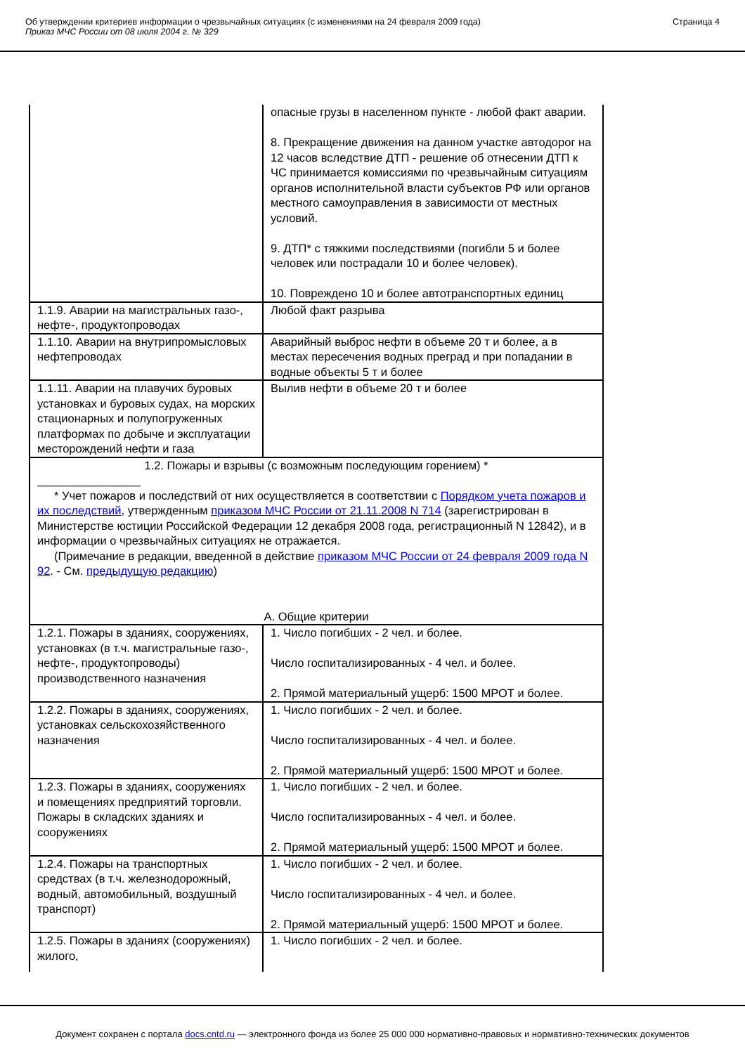Об утверждении критериев информации о чрезвычайных ситуациях (с изменениями на 24 февраля 2009 года)
Приказ МЧС России от 08 июля 2004 г. № 329
Страница 4
| | опасные грузы в населенном пункте - любой факт аварии. 8. Прекращение движения на данном участке автодорог на 12 часов вследствие ДТП - решение об отнесении ДТП к ЧС принимается комиссиями по чрезвычайным ситуациям органов исполнительной власти субъектов РФ или органов местного самоуправления в зависимости от местных условий. 9. ДТП* с тяжкими последствиями (погибли 5 и более человек или пострадали 10 и более человек). 10. Повреждено 10 и более автотранспортных единиц |
| 1.1.9. Аварии на магистральных газо-, нефте-, продуктопроводах | Любой факт разрыва |
| 1.1.10. Аварии на внутрипромысловых нефтепроводах | Аварийный выброс нефти в объеме 20 т и более, а в местах пересечения водных преград и при попадании в водные объекты 5 т и более |
| 1.1.11. Аварии на плавучих буровых установках и буровых судах, на морских стационарных и полупогруженных платформах по добыче и эксплуатации месторождений нефти и газа | Вылив нефти в объеме 20 т и более |
| 1.2. Пожары и взрывы (с возможным последующим горением) * ________________ * Учет пожаров и последствий от них осуществляется в соответствии с Порядком учета пожаров и их последствий , утвержденным приказом МЧС России от 21.11.2008 N 714 (зарегистрирован в Министерстве юстиции Российской Федерации 12 декабря 2008 года, регистрационный N 12842), и в информации о чрезвычайных ситуациях не отражается. (Примечание в редакции, введенной в действие приказом МЧС России от 24 февраля 2009 года N 92 . - См. предыдущую редакцию ) А. Общие критерии | |
| 1.2.1. Пожары в зданиях, сооружениях, установках (в т.ч. магистральные газо-, нефте-, продуктопроводы) производственного назначения | 1. Число погибших - 2 чел. и более. Число госпитализированных - 4 чел. и более. 2. Прямой материальный ущерб: 1500 МРОТ и более. |
| 1.2.2. Пожары в зданиях, сооружениях, установках сельскохозяйственного назначения | 1. Число погибших - 2 чел. и более. Число госпитализированных - 4 чел. и более. 2. Прямой материальный ущерб: 1500 МРОТ и более. |
| 1.2.3. Пожары в зданиях, сооружениях и помещениях предприятий торговли. Пожары в складских зданиях и сооружениях | 1. Число погибших - 2 чел. и более. Число госпитализированных - 4 чел. и более. 2. Прямой материальный ущерб: 1500 МРОТ и более. |
| 1.2.4. Пожары на транспортных средствах (в т.ч. железнодорожный, водный, автомобильный, воздушный транспорт) | 1. Число погибших - 2 чел. и более. Число госпитализированных - 4 чел. и более. 2. Прямой материальный ущерб: 1500 МРОТ и более. |
| 1.2.5. Пожары в зданиях (сооружениях) жилого, | 1. Число погибших - 2 чел. и более. |
Документ сохранен с портала docs.cntd.ru — электронного фонда из более 25 000 000 нормативно-правовых и нормативно-технических документов